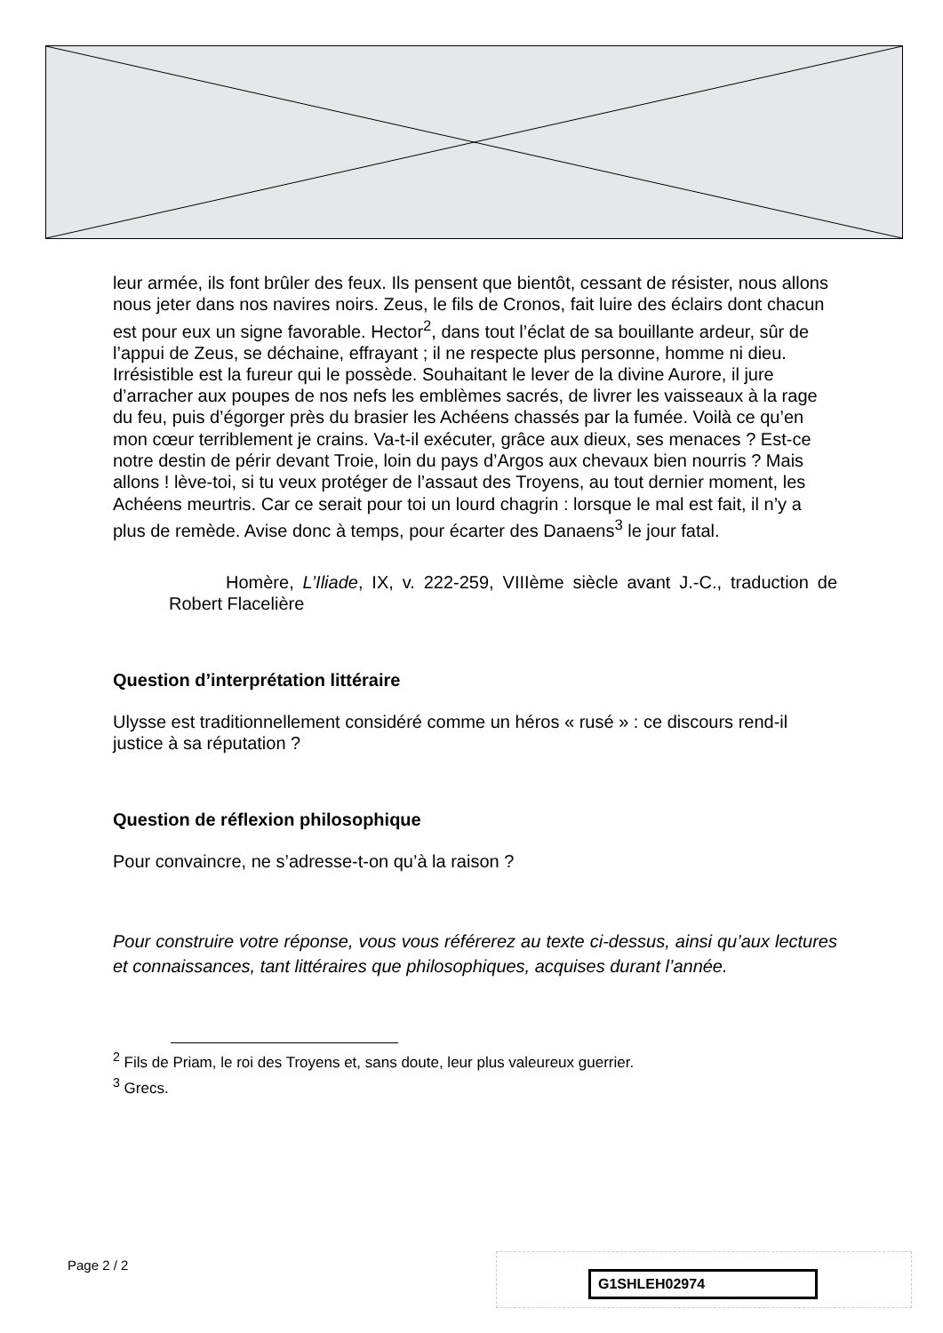leur armée, ils font brûler des feux. Ils pensent que bientôt, cessant de résister, nous allons nous jeter dans nos navires noirs. Zeus, le fils de Cronos, fait luire des éclairs dont chacun est pour eux un signe favorable. Hector<sup>2</sup>, dans tout l’éclat de sa bouillante ardeur, sûr de l’appui de Zeus, se déchaine, effrayant ; il ne respecte plus personne, homme ni dieu. Irrésistible est la fureur qui le possède. Souhaitant le lever de la divine Aurore, il jure d’arracher aux poupes de nos nefs les emblèmes sacrés, de livrer les vaisseaux à la rage du feu, puis d’égorger près du brasier les Achéens chassés par la fumée. Voilà ce qu’en mon cœur terriblement je crains. Va-t-il exécuter, grâce aux dieux, ses menaces ? Est-ce notre destin de périr devant Troie, loin du pays d’Argos aux chevaux bien nourris ? Mais allons ! lève-toi, si tu veux protéger de l’assaut des Troyens, au tout dernier moment, les Achéens meurtris. Car ce serait pour toi un lourd chagrin : lorsque le mal est fait, il n’y a plus de remède. Avise donc à temps, pour écarter des Danaens<sup>3</sup> le jour fatal.
Homère, L’Iliade, IX, v. 222-259, VIIIème siècle avant J.-C., traduction de Robert Flacelière
Question d’interprétation littéraire
Ulysse est traditionnellement considéré comme un héros « rusé » : ce discours rend-il justice à sa réputation ?
Question de réflexion philosophique
Pour convaincre, ne s’adresse-t-on qu’à la raison ?
Pour construire votre réponse, vous vous référerez au texte ci-dessus, ainsi qu’aux lectures et connaissances, tant littéraires que philosophiques, acquises durant l’année.
<sup>2</sup> Fils de Priam, le roi des Troyens et, sans doute, leur plus valeureux guerrier.
<sup>3</sup> Grecs.
Page 2 / 2
G1SHLEH02974